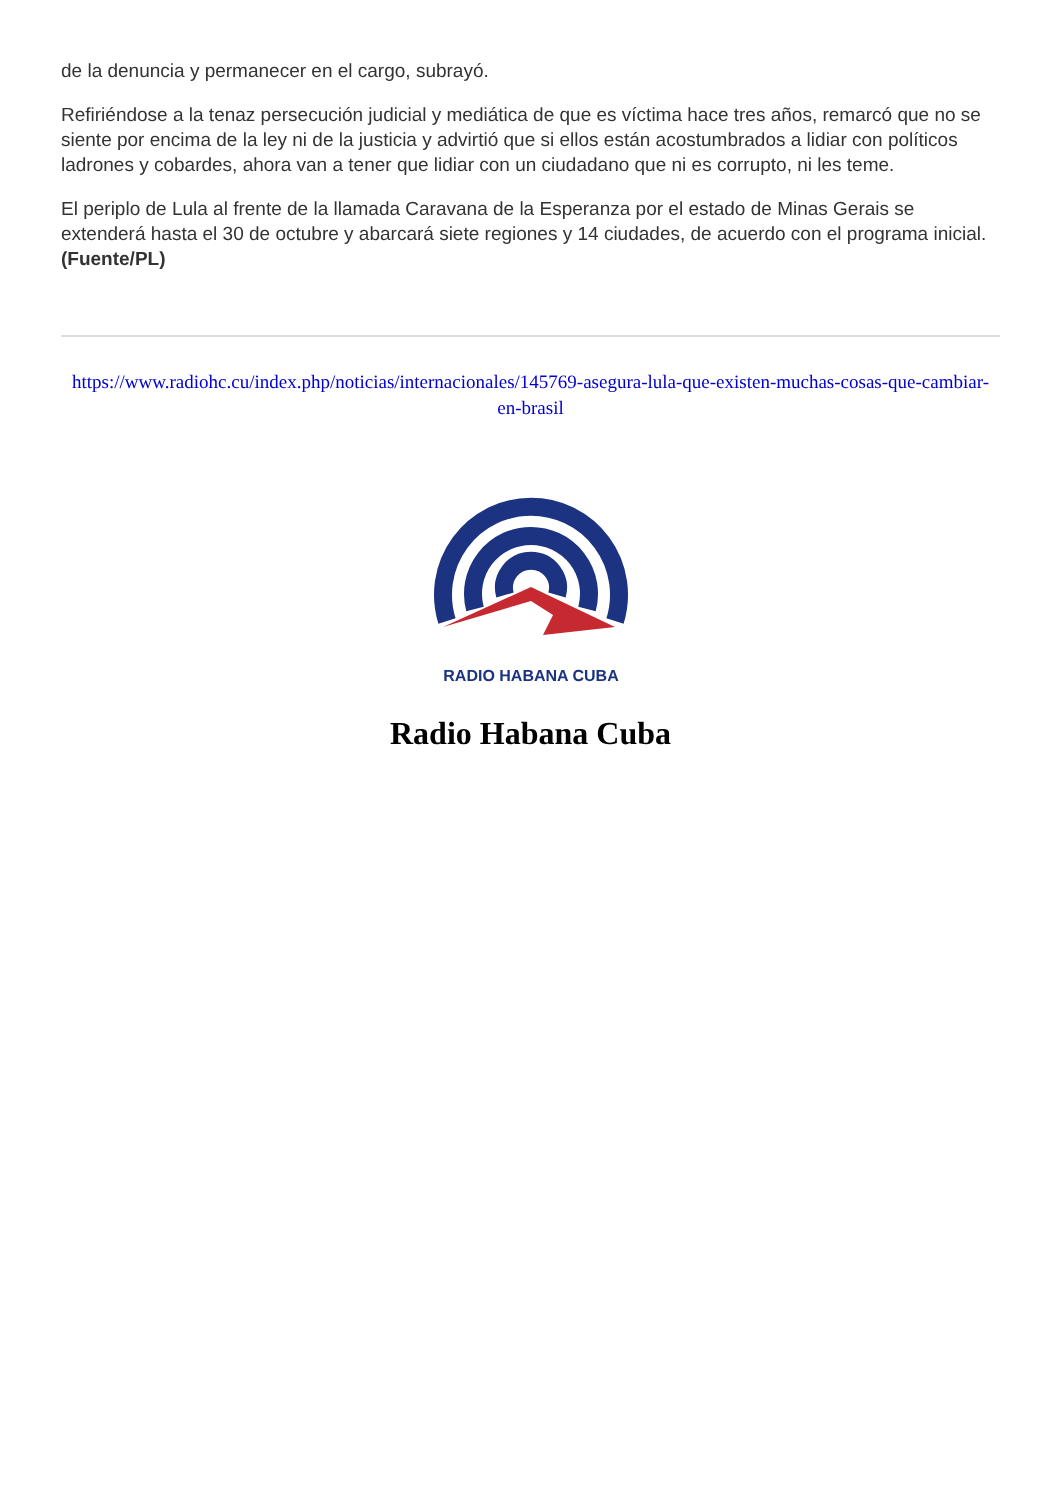de la denuncia y permanecer en el cargo, subrayó.
Refiriéndose a la tenaz persecución judicial y mediática de que es víctima hace tres años, remarcó que no se siente por encima de la ley ni de la justicia y advirtió que si ellos están acostumbrados a lidiar con políticos ladrones y cobardes, ahora van a tener que lidiar con un ciudadano que ni es corrupto, ni les teme.
El periplo de Lula al frente de la llamada Caravana de la Esperanza por el estado de Minas Gerais se extenderá hasta el 30 de octubre y abarcará siete regiones y 14 ciudades, de acuerdo con el programa inicial. (Fuente/PL)
https://www.radiohc.cu/index.php/noticias/internacionales/145769-asegura-lula-que-existen-muchas-cosas-que-cambiar-en-brasil
RADIO HABANA CUBA
Radio Habana Cuba